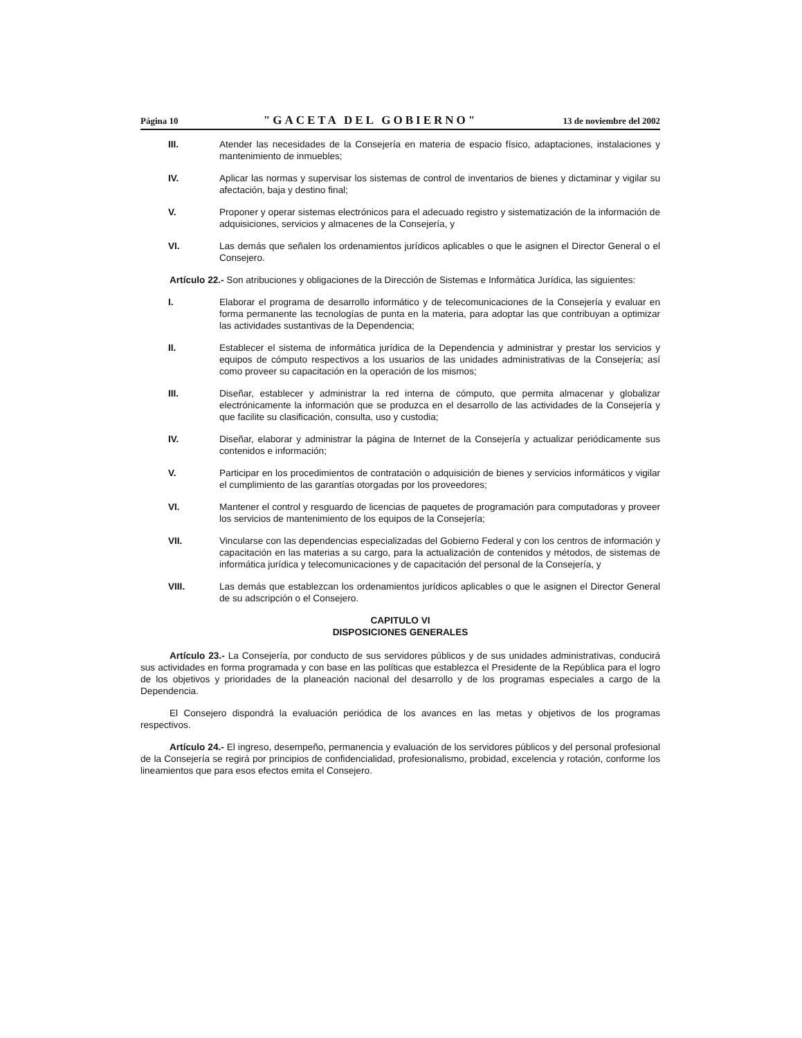Página 10 "GACETA DEL GOBIERNO" 13 de noviembre del 2002
III. Atender las necesidades de la Consejería en materia de espacio físico, adaptaciones, instalaciones y mantenimiento de inmuebles;
IV. Aplicar las normas y supervisar los sistemas de control de inventarios de bienes y dictaminar y vigilar su afectación, baja y destino final;
V. Proponer y operar sistemas electrónicos para el adecuado registro y sistematización de la información de adquisiciones, servicios y almacenes de la Consejería, y
VI. Las demás que señalen los ordenamientos jurídicos aplicables o que le asignen el Director General o el Consejero.
Artículo 22.- Son atribuciones y obligaciones de la Dirección de Sistemas e Informática Jurídica, las siguientes:
I. Elaborar el programa de desarrollo informático y de telecomunicaciones de la Consejería y evaluar en forma permanente las tecnologías de punta en la materia, para adoptar las que contribuyan a optimizar las actividades sustantivas de la Dependencia;
II. Establecer el sistema de informática jurídica de la Dependencia y administrar y prestar los servicios y equipos de cómputo respectivos a los usuarios de las unidades administrativas de la Consejería; así como proveer su capacitación en la operación de los mismos;
III. Diseñar, establecer y administrar la red interna de cómputo, que permita almacenar y globalizar electrónicamente la información que se produzca en el desarrollo de las actividades de la Consejería y que facilite su clasificación, consulta, uso y custodia;
IV. Diseñar, elaborar y administrar la página de Internet de la Consejería y actualizar periódicamente sus contenidos e información;
V. Participar en los procedimientos de contratación o adquisición de bienes y servicios informáticos y vigilar el cumplimiento de las garantías otorgadas por los proveedores;
VI. Mantener el control y resguardo de licencias de paquetes de programación para computadoras y proveer los servicios de mantenimiento de los equipos de la Consejería;
VII. Vincularse con las dependencias especializadas del Gobierno Federal y con los centros de información y capacitación en las materias a su cargo, para la actualización de contenidos y métodos, de sistemas de informática jurídica y telecomunicaciones y de capacitación del personal de la Consejería, y
VIII. Las demás que establezcan los ordenamientos jurídicos aplicables o que le asignen el Director General de su adscripción o el Consejero.
CAPITULO VI
DISPOSICIONES GENERALES
Artículo 23.- La Consejería, por conducto de sus servidores públicos y de sus unidades administrativas, conducirá sus actividades en forma programada y con base en las políticas que establezca el Presidente de la República para el logro de los objetivos y prioridades de la planeación nacional del desarrollo y de los programas especiales a cargo de la Dependencia.
El Consejero dispondrá la evaluación periódica de los avances en las metas y objetivos de los programas respectivos.
Artículo 24.- El ingreso, desempeño, permanencia y evaluación de los servidores públicos y del personal profesional de la Consejería se regirá por principios de confidencialidad, profesionalismo, probidad, excelencia y rotación, conforme los lineamientos que para esos efectos emita el Consejero.